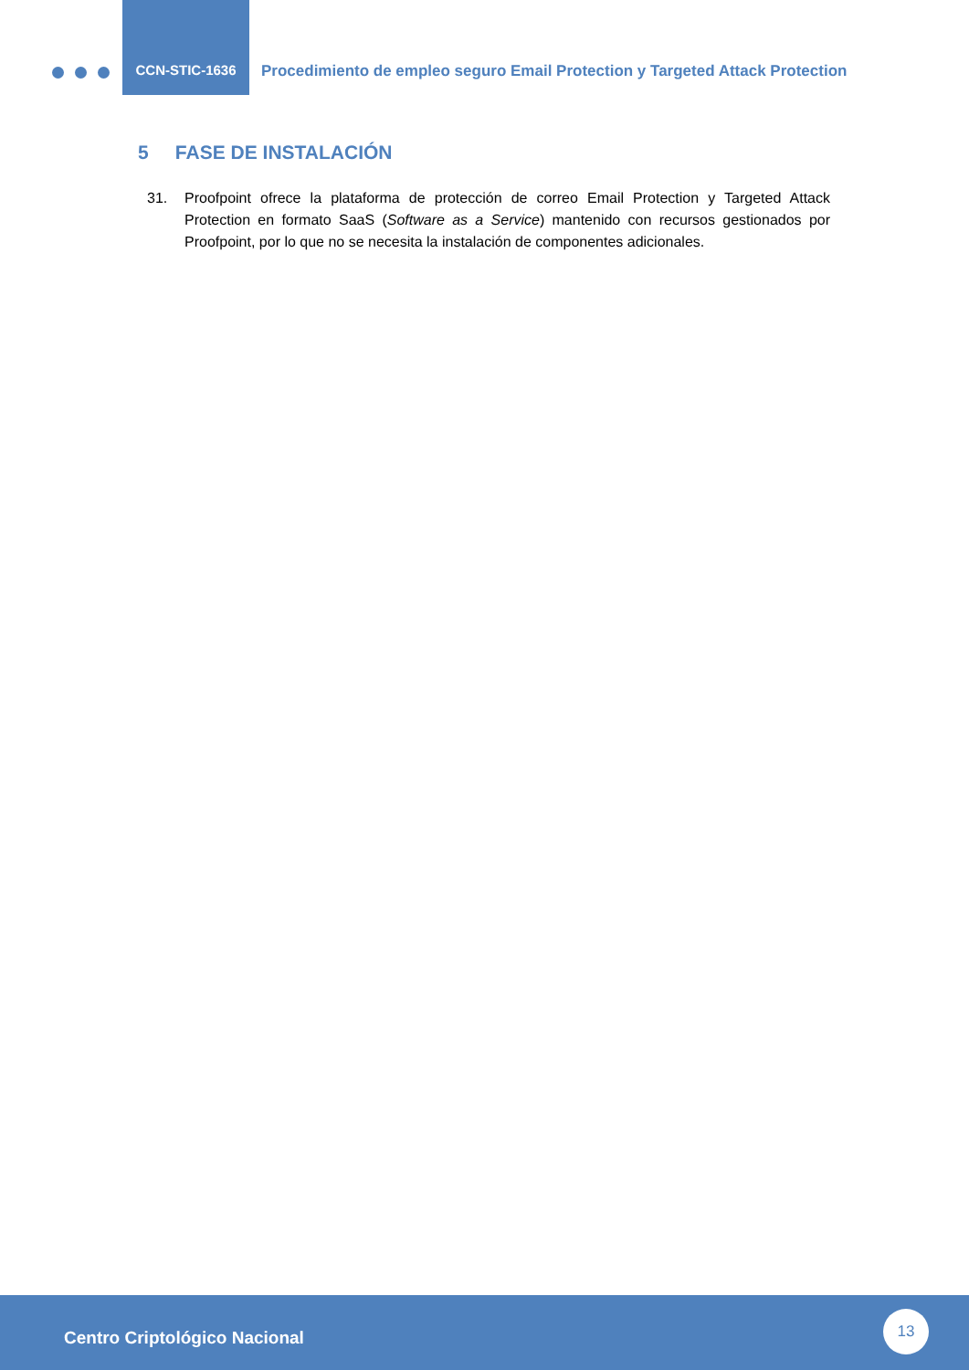CCN-STIC-1636
Procedimiento de empleo seguro Email Protection y Targeted Attack Protection
5 FASE DE INSTALACIÓN
31. Proofpoint ofrece la plataforma de protección de correo Email Protection y Targeted Attack Protection en formato SaaS (Software as a Service) mantenido con recursos gestionados por Proofpoint, por lo que no se necesita la instalación de componentes adicionales.
Centro Criptológico Nacional
13